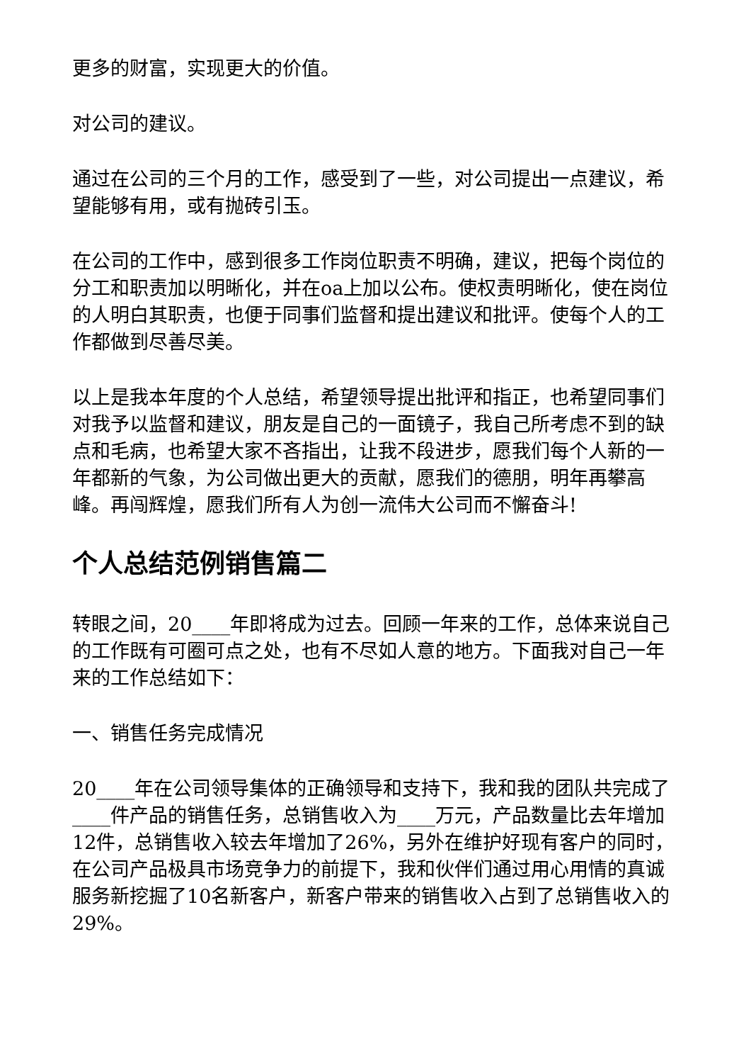更多的财富，实现更大的价值。
对公司的建议。
通过在公司的三个月的工作，感受到了一些，对公司提出一点建议，希望能够有用，或有抛砖引玉。
在公司的工作中，感到很多工作岗位职责不明确，建议，把每个岗位的分工和职责加以明晰化，并在oa上加以公布。使权责明晰化，使在岗位的人明白其职责，也便于同事们监督和提出建议和批评。使每个人的工作都做到尽善尽美。
以上是我本年度的个人总结，希望领导提出批评和指正，也希望同事们对我予以监督和建议，朋友是自己的一面镜子，我自己所考虑不到的缺点和毛病，也希望大家不吝指出，让我不段进步，愿我们每个人新的一年都新的气象，为公司做出更大的贡献，愿我们的德朋，明年再攀高峰。再闯辉煌，愿我们所有人为创一流伟大公司而不懈奋斗!
个人总结范例销售篇二
转眼之间，20____年即将成为过去。回顾一年来的工作，总体来说自己的工作既有可圈可点之处，也有不尽如人意的地方。下面我对自己一年来的工作总结如下：
一、销售任务完成情况
20____年在公司领导集体的正确领导和支持下，我和我的团队共完成了____件产品的销售任务，总销售收入为____万元，产品数量比去年增加12件，总销售收入较去年增加了26%，另外在维护好现有客户的同时，在公司产品极具市场竞争力的前提下，我和伙伴们通过用心用情的真诚服务新挖掘了10名新客户，新客户带来的销售收入占到了总销售收入的29%。